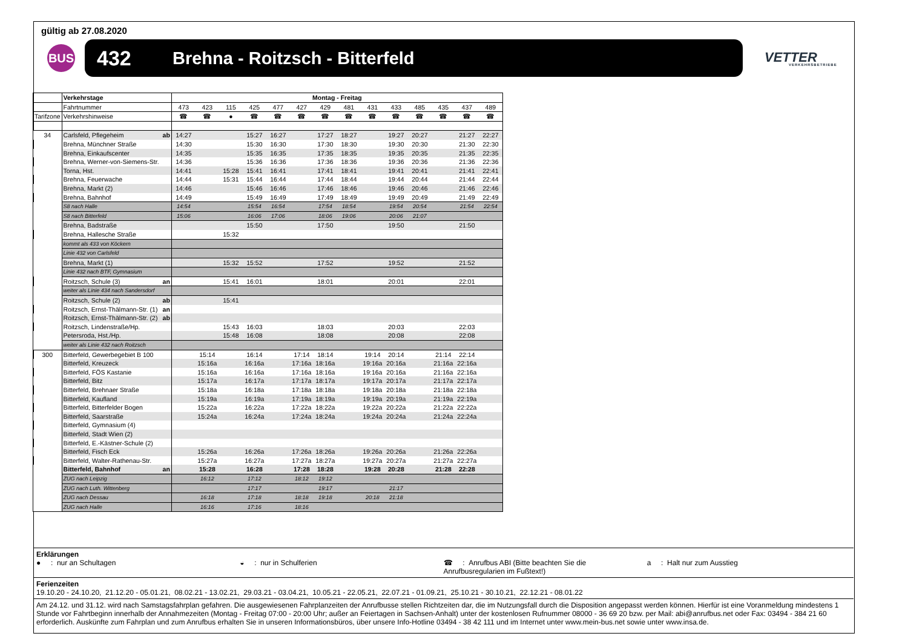gültig ab 27.08.2020
BUS
432 Brehna - Roitzsch - Bitterfeld
VETTER
VERKEHRSBETRIEBE
| | Verkehrstage | | Montag - Freitag | | | | | | | | | | | | | |
| | Fahrtnummer | | 473 | 423 | 115 | 425 | 477 | 427 | 429 | 481 | 431 | 433 | 485 | 435 | 437 | 489 |
| Tarifzone | Verkehrshinweise | | ☎ | ☎ | ● | ☎ | ☎ | ☎ | ☎ | ☎ | ☎ | ☎ | ☎ | ☎ | ☎ | ☎ |
| 34 | Carlsfeld, Pflegeheim | ab | 14:27 | | | 15:27 | 16:27 | | 17:27 | 18:27 | | 19:27 | 20:27 | | 21:27 | 22:27 |
| | Brehna, Münchner Straße | | 14:30 | | | 15:30 | 16:30 | | 17:30 | 18:30 | | 19:30 | 20:30 | | 21:30 | 22:30 |
| | Brehna, Einkaufscenter | | 14:35 | | | 15:35 | 16:35 | | 17:35 | 18:35 | | 19:35 | 20:35 | | 21:35 | 22:35 |
| | Brehna, Werner-von-Siemens-Str. | | 14:36 | | | 15:36 | 16:36 | | 17:36 | 18:36 | | 19:36 | 20:36 | | 21:36 | 22:36 |
| | Torna, Hst. | | 14:41 | | 15:28 | 15:41 | 16:41 | | 17:41 | 18:41 | | 19:41 | 20:41 | | 21:41 | 22:41 |
| | Brehna, Feuerwache | | 14:44 | | 15:31 | 15:44 | 16:44 | | 17:44 | 18:44 | | 19:44 | 20:44 | | 21:44 | 22:44 |
| | Brehna, Markt (2) | | 14:46 | | | 15:46 | 16:46 | | 17:46 | 18:46 | | 19:46 | 20:46 | | 21:46 | 22:46 |
| | Brehna, Bahnhof | | 14:49 | | | 15:49 | 16:49 | | 17:49 | 18:49 | | 19:49 | 20:49 | | 21:49 | 22:49 |
| | S8 nach Halle | | 14:54 | | | 15:54 | 16:54 | | 17:54 | 18:54 | | 19:54 | 20:54 | | 21:54 | 22:54 |
| | S8 nach Bitterfeld | | 15:06 | | | 16:06 | 17:06 | | 18:06 | 19:06 | | 20:06 | 21:07 | | | |
| | Brehna, Badstraße | | | | | 15:50 | | | 17:50 | | | 19:50 | | | 21:50 | |
| | Brehna, Hallesche Straße | | | | 15:32 | | | | | | | | | | | |
| | kommt als 433 von Köckern | | | | | | | | | | | | | | | |
| | Linie 432 von Carlsfeld | | | | | | | | | | | | | | | |
| | Brehna, Markt (1) | | | | 15:32 | 15:52 | | | 17:52 | | | 19:52 | | | 21:52 | |
| | Linie 432 nach BTF, Gymnasium | | | | | | | | | | | | | | | |
| | Roitzsch, Schule (3) | an | | | 15:41 | 16:01 | | | 18:01 | | | 20:01 | | | 22:01 | |
| | weiter als Linie 434 nach Sandersdorf | | | | | | | | | | | | | | | |
| | Roitzsch, Schule (2) | ab | | | 15:41 | | | | | | | | | | | |
| | Roitzsch, Ernst-Thälmann-Str. (1) | an | | | | | | | | | | | | | | |
| | Roitzsch, Ernst-Thälmann-Str. (2) | ab | | | | | | | | | | | | | | |
| | Roitzsch, Lindenstraße/Hp. | | | | 15:43 | 16:03 | | | 18:03 | | | 20:03 | | | 22:03 | |
| | Petersroda, Hst./Hp. | | | | 15:48 | 16:08 | | | 18:08 | | | 20:08 | | | 22:08 | |
| | weiter als Linie 432 nach Roitzsch | | | | | | | | | | | | | | | |
| 300 | Bitterfeld, Gewerbegebiet B 100 | | | 15:14 | | 16:14 | | 17:14 | 18:14 | | 19:14 | 20:14 | | 21:14 | 22:14 | |
| | Bitterfeld, Kreuzeck | | | 15:16a | | 16:16a | | 17:16a | 18:16a | | 19:16a | 20:16a | | 21:16a | 22:16a | |
| | Bitterfeld, FÖS Kastanie | | | 15:16a | | 16:16a | | 17:16a | 18:16a | | 19:16a | 20:16a | | 21:16a | 22:16a | |
| | Bitterfeld, Bitz | | | 15:17a | | 16:17a | | 17:17a | 18:17a | | 19:17a | 20:17a | | 21:17a | 22:17a | |
| | Bitterfeld, Brehnaer Straße | | | 15:18a | | 16:18a | | 17:18a | 18:18a | | 19:18a | 20:18a | | 21:18a | 22:18a | |
| | Bitterfeld, Kaufland | | | 15:19a | | 16:19a | | 17:19a | 18:19a | | 19:19a | 20:19a | | 21:19a | 22:19a | |
| | Bitterfeld, Bitterfelder Bogen | | | 15:22a | | 16:22a | | 17:22a | 18:22a | | 19:22a | 20:22a | | 21:22a | 22:22a | |
| | Bitterfeld, Saarstraße | | | 15:24a | | 16:24a | | 17:24a | 18:24a | | 19:24a | 20:24a | | 21:24a | 22:24a | |
| | Bitterfeld, Gymnasium (4) | | | | | | | | | | | | | | | |
| | Bitterfeld, Stadt Wien (2) | | | | | | | | | | | | | | | |
| | Bitterfeld, E.-Kästner-Schule (2) | | | | | | | | | | | | | | | |
| | Bitterfeld, Fisch Eck | | | 15:26a | | 16:26a | | 17:26a | 18:26a | | 19:26a | 20:26a | | 21:26a | 22:26a | |
| | Bitterfeld, Walter-Rathenau-Str. | | | 15:27a | | 16:27a | | 17:27a | 18:27a | | 19:27a | 20:27a | | 21:27a | 22:27a | |
| | Bitterfeld, Bahnhof | an | | 15:28 | | 16:28 | | 17:28 | 18:28 | | 19:28 | 20:28 | | 21:28 | 22:28 | |
| | ZUG nach Leipzig | | | 16:12 | | 17:12 | | 18:12 | 19:12 | | | | | | | |
| | ZUG nach Luth. Wittenberg | | | | | 17:17 | | | 19:17 | | | 21:17 | | | | |
| | ZUG nach Dessau | | | 16:18 | | 17:18 | | 18:18 | 19:18 | | 20:18 | 21:18 | | | | |
| | ZUG nach Halle | | | 16:16 | | 17:16 | | 18:16 | | | | | | | | |
Erklärungen
● : nur an Schultagen ◒ : nur in Schulferien ☎ : Anrufbus ABI (Bitte beachten Sie die Anrufbusregularien im Fußtext!)
a : Halt nur zum Ausstieg
Ferienzeiten
19.10.20 - 24.10.20, 21.12.20 - 05.01.21, 08.02.21 - 13.02.21, 29.03.21 - 03.04.21, 10.05.21 - 22.05.21, 22.07.21 - 01.09.21, 25.10.21 - 30.10.21, 22.12.21 - 08.01.22
Am 24.12. und 31.12. wird nach Samstagsfahrplan gefahren. Die ausgewiesenen Fahrplanzeiten der Anrufbusse stellen Richtzeiten dar, die im Nutzungsfall durch die Disposition angepasst werden können. Hierfür ist eine Voranmeldung mindestens 1 Stunde vor Fahrtbeginn innerhalb der Annahmezeiten (Montag - Freitag 07:00 - 20:00 Uhr; außer an Feiertagen in Sachsen-Anhalt) unter der kostenlosen Rufnummer 08000 - 36 69 20 bzw. per Mail: abi@anrufbus.net oder Fax: 03494 - 384 21 60 erforderlich. Auskünfte zum Fahrplan und zum Anrufbus erhalten Sie in unseren Informationsbüros, über unsere Info-Hotline 03494 - 38 42 111 und im Internet unter www.mein-bus.net sowie unter www.insa.de.